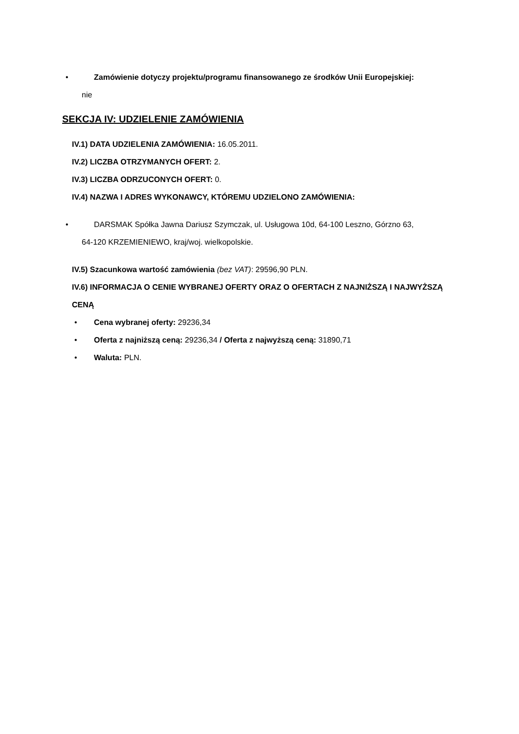• Zamówienie dotyczy projektu/programu finansowanego ze środków Unii Europejskiej:
nie
SEKCJA IV: UDZIELENIE ZAMÓWIENIA
IV.1) DATA UDZIELENIA ZAMÓWIENIA: 16.05.2011.
IV.2) LICZBA OTRZYMANYCH OFERT: 2.
IV.3) LICZBA ODRZUCONYCH OFERT: 0.
IV.4) NAZWA I ADRES WYKONAWCY, KTÓREMU UDZIELONO ZAMÓWIENIA:
• DARSMAK Spółka Jawna Dariusz Szymczak, ul. Usługowa 10d, 64-100 Leszno, Górzno 63,
64-120 KRZEMIENIEWO, kraj/woj. wielkopolskie.
IV.5) Szacunkowa wartość zamówienia (bez VAT): 29596,90 PLN.
IV.6) INFORMACJA O CENIE WYBRANEJ OFERTY ORAZ O OFERTACH Z NAJNIŻSZĄ I NAJWYŻSZĄ CENĄ
• Cena wybranej oferty: 29236,34
• Oferta z najniższą ceną: 29236,34 / Oferta z najwyższą ceną: 31890,71
• Waluta: PLN.